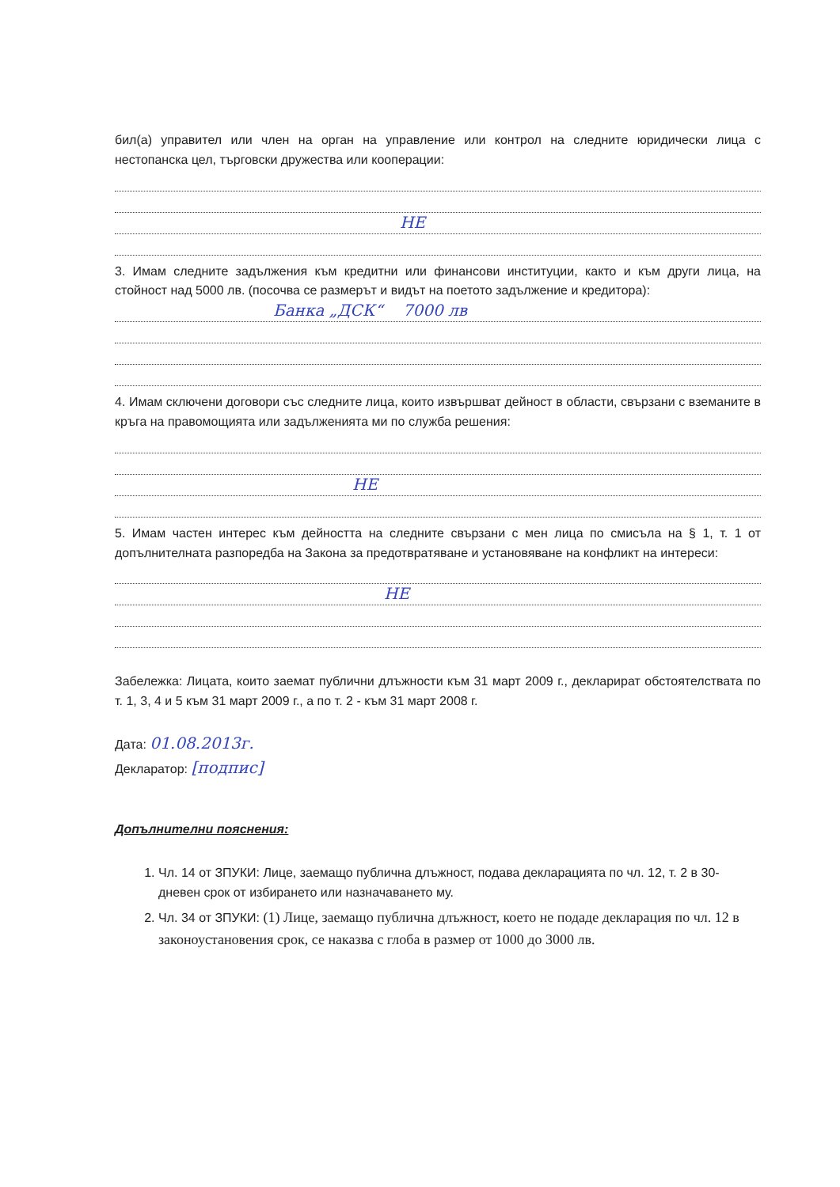бил(а) управител или член на орган на управление или контрол на следните юридически лица с нестопанска цел, търговски дружества или кооперации:
НЕ
3. Имам следните задължения към кредитни или финансови институции, както и към други лица, на стойност над 5000 лв. (посочва се размерът и видът на поетото задължение и кредитора):
Банка „ДСК“ 7000 лв
4. Имам сключени договори със следните лица, които извършват дейност в области, свързани с вземаните в кръга на правомощията или задълженията ми по служба решения:
НЕ
5. Имам частен интерес към дейността на следните свързани с мен лица по смисъла на § 1, т. 1 от допълнителната разпоредба на Закона за предотвратяване и установяване на конфликт на интереси:
НЕ
Забележка: Лицата, които заемат публични длъжности към 31 март 2009 г., декларират обстоятелствата по т. 1, 3, 4 и 5 към 31 март 2009 г., а по т. 2 - към 31 март 2008 г.
Дата: 01.08.2013г.
Декларатор: [подпис]
Допълнителни пояснения:
1. Чл. 14 от ЗПУКИ: Лице, заемащо публична длъжност, подава декларацията по чл. 12, т. 2 в 30-дневен срок от избирането или назначаването му.
2. Чл. 34 от ЗПУКИ: (1) Лице, заемащо публична длъжност, което не подаде декларация по чл. 12 в законоустановения срок, се наказва с глоба в размер от 1000 до 3000 лв.